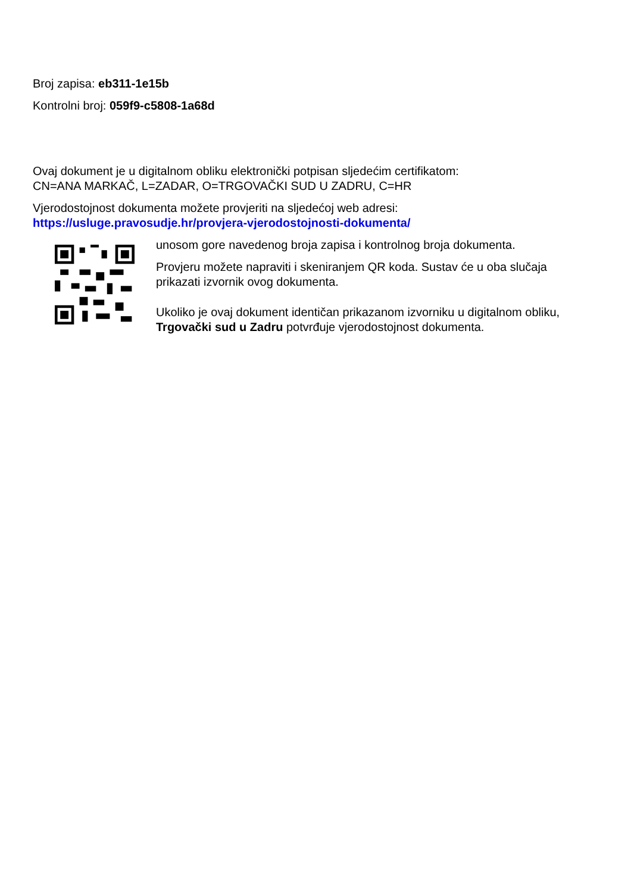Broj zapisa: eb311-1e15b
Kontrolni broj: 059f9-c5808-1a68d
Ovaj dokument je u digitalnom obliku elektronički potpisan sljedećim certifikatom:
CN=ANA MARKAČ, L=ZADAR, O=TRGOVAČKI SUD U ZADRU, C=HR
Vjerodostojnost dokumenta možete provjeriti na sljedećoj web adresi:
https://usluge.pravosudje.hr/provjera-vjerodostojnosti-dokumenta/
unosom gore navedenog broja zapisa i kontrolnog broja dokumenta.
Provjeru možete napraviti i skeniranjem QR koda. Sustav će u oba slučaja prikazati izvornik ovog dokumenta.
Ukoliko je ovaj dokument identičan prikazanom izvorniku u digitalnom obliku, Trgovački sud u Zadru potvrđuje vjerodostojnost dokumenta.